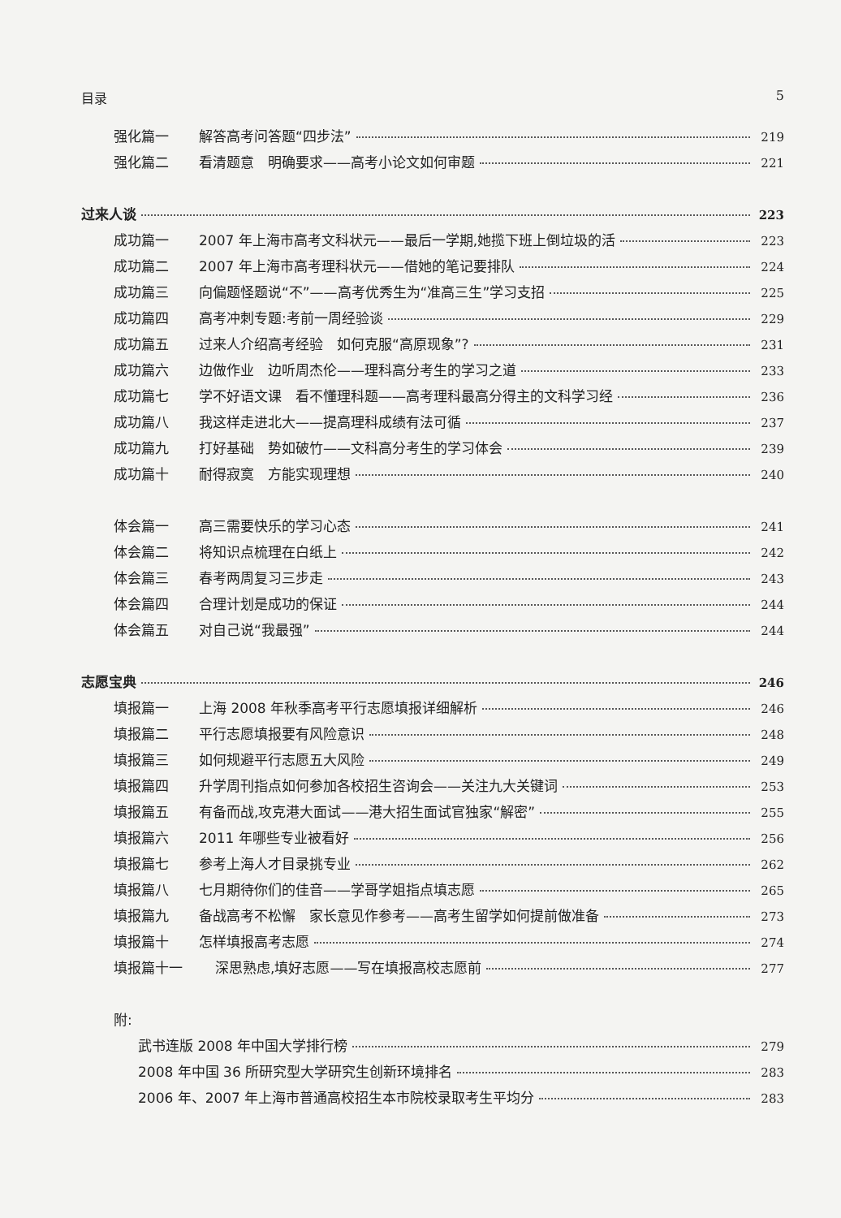目录 5
强化篇一 解答高考问答题“四步法” 219
强化篇二 看清题意　明确要求——高考小论文如何审题 221
过来人谈 223
成功篇一 2007 年上海市高考文科状元——最后一学期,她揽下班上倒垃圾的活 223
成功篇二 2007 年上海市高考理科状元——借她的笔记要排队 224
成功篇三 向偏题怪题说“不”——高考优秀生为“准高三生”学习支招 225
成功篇四 高考冲刺专题:考前一周经验谈 229
成功篇五 过来人介绍高考经验　如何克服“高原现象”? 231
成功篇六 边做作业　边听周杰伦——理科高分考生的学习之道 233
成功篇七 学不好语文课　看不懂理科题——高考理科最高分得主的文科学习经 236
成功篇八 我这样走进北大——提高理科成绩有法可循 237
成功篇九 打好基础　势如破竹——文科高分考生的学习体会 239
成功篇十 耐得寂寞　方能实现理想 240
体会篇一 高三需要快乐的学习心态 241
体会篇二 将知识点梳理在白纸上 242
体会篇三 春考两周复习三步走 243
体会篇四 合理计划是成功的保证 244
体会篇五 对自己说“我最强” 244
志愿宝典 246
填报篇一 上海 2008 年秋季高考平行志愿填报详细解析 246
填报篇二 平行志愿填报要有风险意识 248
填报篇三 如何规避平行志愿五大风险 249
填报篇四 升学周刊指点如何参加各校招生咨询会——关注九大关键词 253
填报篇五 有备而战,攻克港大面试——港大招生面试官独家“解密” 255
填报篇六 2011 年哪些专业被看好 256
填报篇七 参考上海人才目录挑专业 262
填报篇八 七月期待你们的佳音——学哥学姐指点填志愿 265
填报篇九 备战高考不松懈　家长意见作参考——高考生留学如何提前做准备 273
填报篇十 怎样填报高考志愿 274
填报篇十一 深思熟虑,填好志愿——写在填报高校志愿前 277
附:
武书连版 2008 年中国大学排行榜 279
2008 年中国 36 所研究型大学研究生创新环境排名 283
2006 年、2007 年上海市普通高校招生本市院校录取考生平均分 283